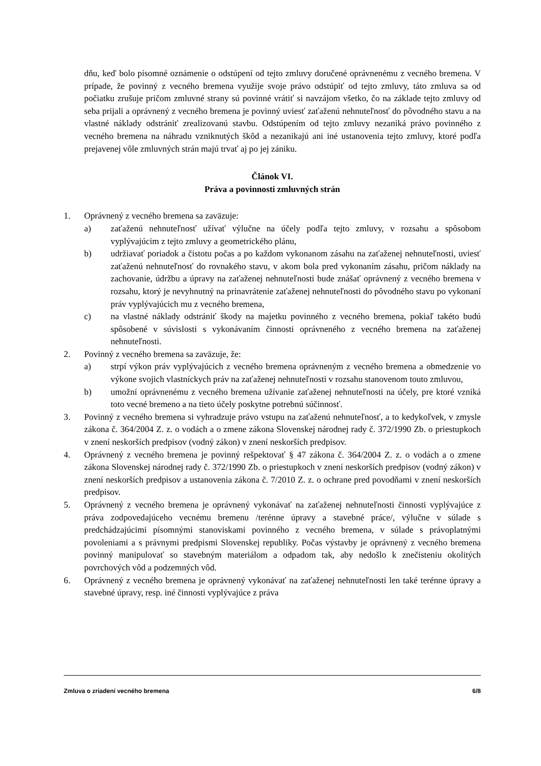dňu, keď bolo písomné oznámenie o odstúpení od tejto zmluvy doručené oprávnenému z vecného bremena. V prípade, že povinný z vecného bremena využije svoje právo odstúpiť od tejto zmluvy, táto zmluva sa od počiatku zrušuje pričom zmluvné strany sú povinné vrátiť si navzájom všetko, čo na základe tejto zmluvy od seba prijali a oprávnený z vecného bremena je povinný uviesť zaťaženú nehnuteľnosť do pôvodného stavu a na vlastné náklady odstrániť zrealizovanú stavbu. Odstúpením od tejto zmluvy nezaniká právo povinného z vecného bremena na náhradu vzniknutých škôd a nezanikajú ani iné ustanovenia tejto zmluvy, ktoré podľa prejavenej vôle zmluvných strán majú trvať aj po jej zániku.
Článok VI.
Práva a povinnosti zmluvných strán
1. Oprávnený z vecného bremena sa zaväzuje:
a) zaťaženú nehnuteľnosť užívať výlučne na účely podľa tejto zmluvy, v rozsahu a spôsobom vyplývajúcim z tejto zmluvy a geometrického plánu,
b) udržiavať poriadok a čistotu počas a po každom vykonanom zásahu na zaťaženej nehnuteľnosti, uviesť zaťaženú nehnuteľnosť do rovnakého stavu, v akom bola pred vykonaním zásahu, pričom náklady na zachovanie, údržbu a úpravy na zaťaženej nehnuteľnosti bude znášať oprávnený z vecného bremena v rozsahu, ktorý je nevyhnutný na prinavrátenie zaťaženej nehnuteľnosti do pôvodného stavu po vykonaní práv vyplývajúcich mu z vecného bremena,
c) na vlastné náklady odstrániť škody na majetku povinného z vecného bremena, pokiaľ takéto budú spôsobené v súvislosti s vykonávaním činnosti oprávneného z vecného bremena na zaťaženej nehnuteľnosti.
2. Povinný z vecného bremena sa zaväzuje, že:
a) strpí výkon práv vyplývajúcich z vecného bremena oprávneným z vecného bremena a obmedzenie vo výkone svojich vlastníckych práv na zaťaženej nehnuteľnosti v rozsahu stanovenom touto zmluvou,
b) umožní oprávnenému z vecného bremena užívanie zaťaženej nehnuteľnosti na účely, pre ktoré vzniká toto vecné bremeno a na tieto účely poskytne potrebnú súčinnosť.
3. Povinný z vecného bremena si vyhradzuje právo vstupu na zaťaženú nehnuteľnosť, a to kedykoľvek, v zmysle zákona č. 364/2004 Z. z. o vodách a o zmene zákona Slovenskej národnej rady č. 372/1990 Zb. o priestupkoch v znení neskorších predpisov (vodný zákon) v znení neskorších predpisov.
4. Oprávnený z vecného bremena je povinný rešpektovať § 47 zákona č. 364/2004 Z. z. o vodách a o zmene zákona Slovenskej národnej rady č. 372/1990 Zb. o priestupkoch v znení neskorších predpisov (vodný zákon) v znení neskorších predpisov a ustanovenia zákona č. 7/2010 Z. z. o ochrane pred povodňami v znení neskorších predpisov.
5. Oprávnený z vecného bremena je oprávnený vykonávať na zaťaženej nehnuteľnosti činnosti vyplývajúce z práva zodpovedajúceho vecnému bremenu /terénne úpravy a stavebné práce/, výlučne v súlade s predchádzajúcimi písomnými stanoviskami povinného z vecného bremena, v súlade s právoplatnými povoleniami a s právnymi predpismi Slovenskej republiky. Počas výstavby je oprávnený z vecného bremena povinný manipulovať so stavebným materiálom a odpadom tak, aby nedošlo k znečisteniu okolitých povrchových vôd a podzemných vôd.
6. Oprávnený z vecného bremena je oprávnený vykonávať na zaťaženej nehnuteľnosti len také terénne úpravy a stavebné úpravy, resp. iné činnosti vyplývajúce z práva
Zmluva o zriadení vecného bremena 6/8